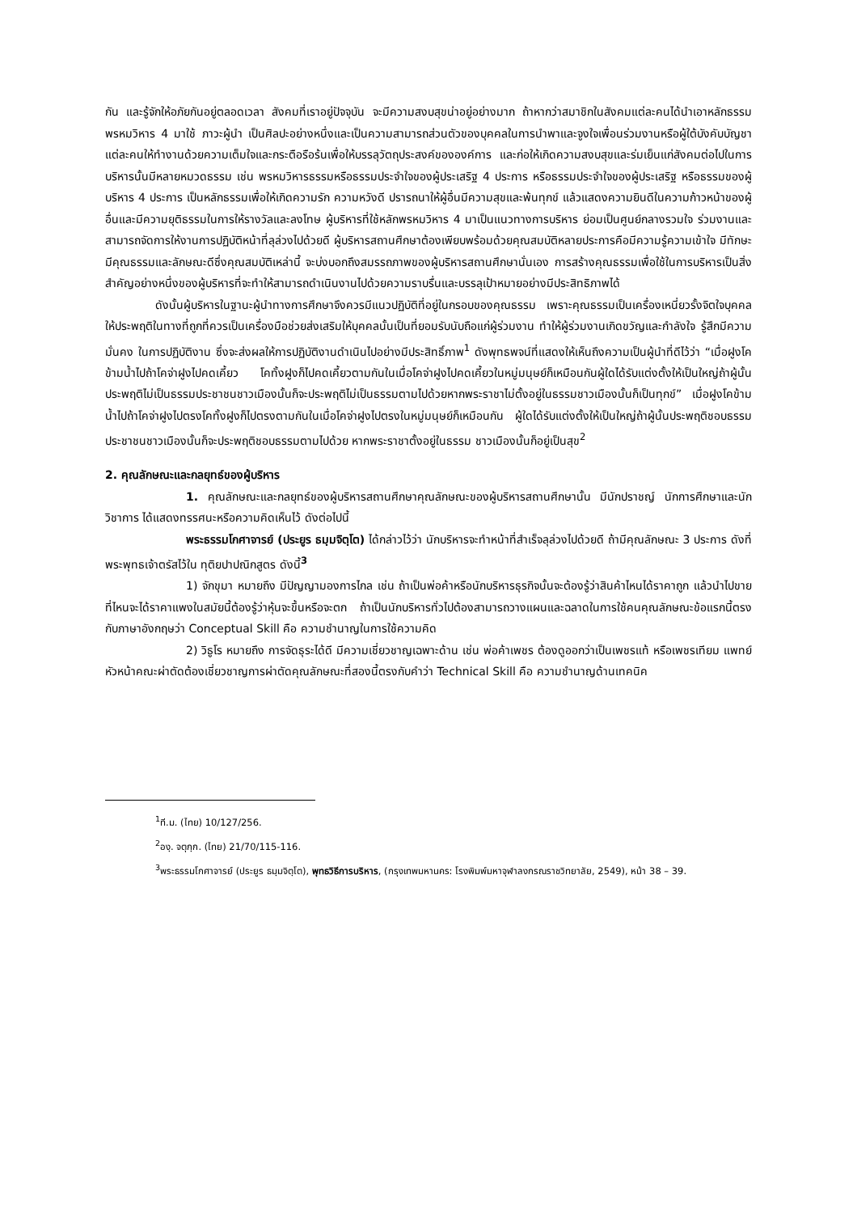กัน และรู้จักให้อภัยกันอยู่ตลอดเวลา สังคมที่เราอยู่ปัจจุบัน จะมีความสงบสุขน่าอยู่อย่างมาก ถ้าหากว่าสมาชิกในสังคมแต่ละคนได้นำเอาหลักธรรมพรหมวิหาร 4 มาใช้ ภาวะผู้นำ เป็นศิลปะอย่างหนึ่งและเป็นความสามารถส่วนตัวของบุคคลในการนำพาและจูงใจเพื่อนร่วมงานหรือผู้ใต้บังคับบัญชาแต่ละคนให้ทำงานด้วยความเต็มใจและกระตือรือร้นเพื่อให้บรรลุวัตถุประสงค์ขององค์การ และก่อให้เกิดความสงบสุขและร่มเย็นแก่สังคมต่อไปในการบริหารนั้นมีหลายหมวดธรรม เช่น พรหมวิหารธรรมหรือธรรมประจำใจของผู้ประเสริฐ 4 ประการ หรือธรรมประจำใจของผู้ประเสริฐ หรือธรรมของผู้บริหาร 4 ประการ เป็นหลักธรรมเพื่อให้เกิดความรัก ความหวังดี ปรารถนาให้ผู้อื่นมีความสุขและพ้นทุกข์ แล้วแสดงความยินดีในความก้าวหน้าของผู้อื่นและมีความยุติธรรมในการให้รางวัลและลงโทษ ผู้บริหารที่ใช้หลักพรหมวิหาร 4 มาเป็นแนวทางการบริหาร ย่อมเป็นศูนย์กลางรวมใจ ร่วมงานและสามารถจัดการให้งานการปฏิบัติหน้าที่ลุล่วงไปด้วยดี ผู้บริหารสถานศึกษาต้องเพียบพร้อมด้วยคุณสมบัติหลายประการคือมีความรู้ความเข้าใจ มีทักษะมีคุณธรรมและลักษณะดีซึ่งคุณสมบัติเหล่านี้ จะบ่งบอกถึงสมรรถภาพของผู้บริหารสถานศึกษานั่นเอง การสร้างคุณธรรมเพื่อใช้ในการบริหารเป็นสิ่งสำคัญอย่างหนึ่งของผู้บริหารที่จะทำให้สามารถดำเนินงานไปด้วยความราบรื่นและบรรลุเป้าหมายอย่างมีประสิทธิภาพได้
ดังนั้นผู้บริหารในฐานะผู้นำทางการศึกษาจึงควรมีแนวปฏิบัติที่อยู่ในกรอบของคุณธรรม เพราะคุณธรรมเป็นเครื่องเหนี่ยวรั้งจิตใจบุคคลให้ประพฤติในทางที่ถูกที่ควรเป็นเครื่องมือช่วยส่งเสริมให้บุคคลนั้นเป็นที่ยอมรับนับถือแก่ผู้ร่วมงาน ทำให้ผู้ร่วมงานเกิดขวัญและกำลังใจ รู้สึกมีความมั่นคง ในการปฏิบัติงาน ซึ่งจะส่งผลให้การปฏิบัติงานดำเนินไปอย่างมีประสิทธิ์ภาพ<sup>1</sup> ดังพุทธพจน์ที่แสดงให้เห็นถึงความเป็นผู้นำที่ดีไว้ว่า “เมื่อฝูงโคข้ามน้ำไปถ้าโคจ่าฝูงไปคดเคี้ยว โคทั้งฝูงก็ไปคดเคี้ยวตามกันในเมื่อโคจ่าฝูงไปคดเคี้ยวในหมู่มนุษย์ก็เหมือนกันผู้ใดได้รับแต่งตั้งให้เป็นใหญ่ถ้าผู้นั้นประพฤติไม่เป็นธรรมประชาชนชาวเมืองนั้นก็จะประพฤติไม่เป็นธรรมตามไปด้วยหากพระราชาไม่ตั้งอยู่ในธรรมชาวเมืองนั้นก็เป็นทุกข์” เมื่อฝูงโคข้ามน้ำไปถ้าโคจ่าฝูงไปตรงโคทั้งฝูงก็ไปตรงตามกันในเมื่อโคจ่าฝูงไปตรงในหมู่มนุษย์ก็เหมือนกัน ผู้ใดได้รับแต่งตั้งให้เป็นใหญ่ถ้าผู้นั้นประพฤติชอบธรรม ประชาชนชาวเมืองนั้นก็จะประพฤติชอบธรรมตามไปด้วย หากพระราชาตั้งอยู่ในธรรม ชาวเมืองนั้นก็อยู่เป็นสุข<sup>2</sup>
2. คุณลักษณะและกลยุทธ์ของผู้บริหาร
1. คุณลักษณะและกลยุทธ์ของผู้บริหารสถานศึกษาคุณลักษณะของผู้บริหารสถานศึกษานั้น มีนักปราชญ์ นักการศึกษาและนักวิชาการ ได้แสดงทรรศนะหรือความคิดเห็นไว้ ดังต่อไปนี้
พระธรรมโกศาจารย์ (ประยูร ธมฺมจิตฺโต) ได้กล่าวไว้ว่า นักบริหารจะทำหน้าที่สำเร็จลุล่วงไปด้วยดี ถ้ามีคุณลักษณะ 3 ประการ ดังที่พระพุทธเจ้าตรัสไว้ใน ทุติยปาปณิกสูตร ดังนี้<sup>3</sup>
1) จักขุมา หมายถึง มีปัญญามองการไกล เช่น ถ้าเป็นพ่อค้าหรือนักบริหารธุรกิจนั้นจะต้องรู้ว่าสินค้าไหนได้ราคาถูก แล้วนำไปขายที่ไหนจะได้ราคาแพงในสมัยนี้ต้องรู้ว่าหุ้นจะขึ้นหรือจะตก ถ้าเป็นนักบริหารทั่วไปต้องสามารถวางแผนและฉลาดในการใช้คนคุณลักษณะข้อแรกนี้ตรงกับภาษาอังกฤษว่า Conceptual Skill คือ ความชำนาญในการใช้ความคิด
2) วิธูโร หมายถึง การจัดธุระได้ดี มีความเชี่ยวชาญเฉพาะด้าน เช่น พ่อค้าเพชร ต้องดูออกว่าเป็นเพชรแท้ หรือเพชรเทียม แพทย์หัวหน้าคณะผ่าตัดต้องเชี่ยวชาญการผ่าตัดคุณลักษณะที่สองนี้ตรงกับคำว่า Technical Skill คือ ความชำนาญด้านเทคนิค
<sup>1</sup> ที.ม. (ไทย) 10/127/256.
<sup>2</sup> องฺ. จตุกฺก. (ไทย) 21/70/115-116.
<sup>3</sup> พระธรรมโกศาจารย์ (ประยูร ธมฺมจิตฺโต), พุทธวิธีการบริหาร, (กรุงเทพมหานคร: โรงพิมพ์มหาจุฬาลงกรณราชวิทยาลัย, 2549), หน้า 38 – 39.